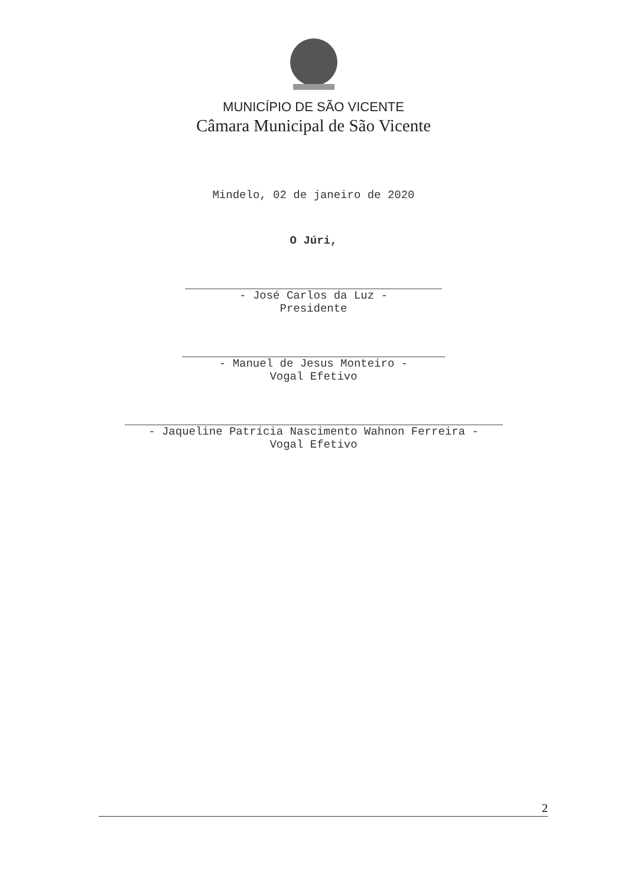MUNICÍPIO DE SÃO VICENTE
Câmara Municipal de São Vicente
Mindelo, 02 de janeiro de 2020
O Júri,
- José Carlos da Luz -
Presidente
- Manuel de Jesus Monteiro -
Vogal Efetivo
- Jaqueline Patrícia Nascimento Wahnon Ferreira -
Vogal Efetivo
2